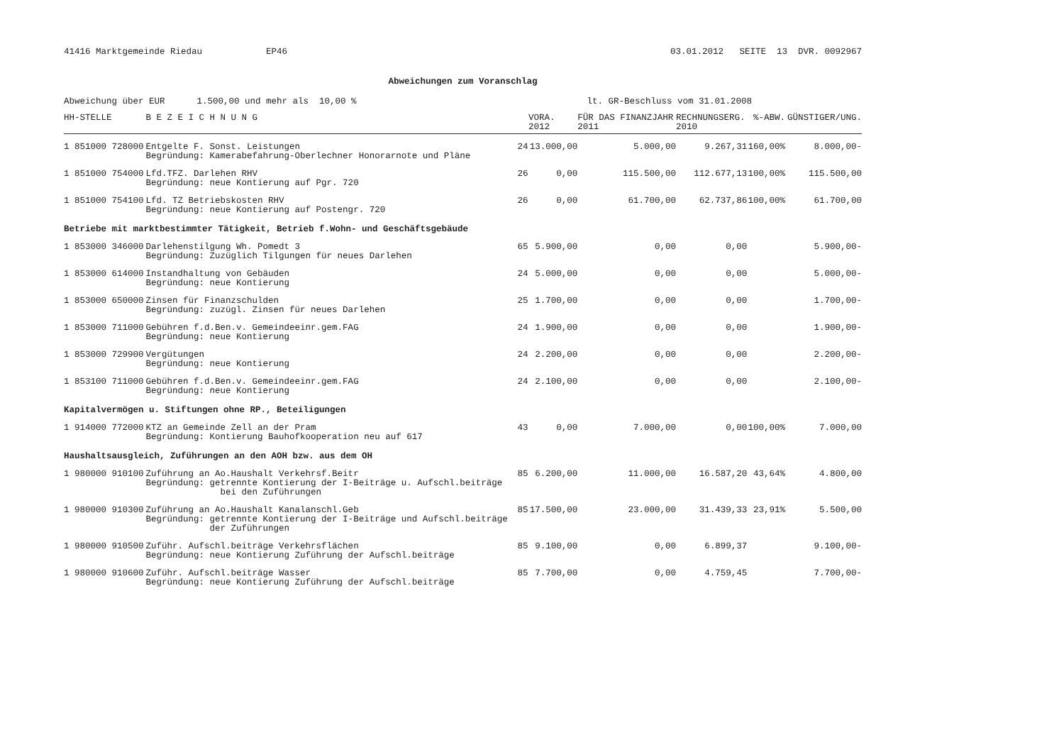41416 Marktgemeinde Riedau EP46 03.01.2012 SEITE 13 DVR. 0092967
Abweichungen zum Voranschlag
Abweichung über EUR 1.500,00 und mehr als 10,00 % lt. GR-Beschluss vom 31.01.2008
| HH-STELLE | B E Z E I C H N U N G | | VORA. 2012 | FÜR DAS FINANZJAHR 2011 | RECHNUNGSERG. 2010 | %-ABW. | GÜNSTIGER/UNG. |
| --- | --- | --- | --- | --- | --- | --- | --- |
| 1 851000 728000 | Entgelte F. Sonst. Leistungen Begründung: Kamerabefahrung-Oberlechner Honorarnote und Pläne | 24 | 13.000,00 | 5.000,00 | 9.267,31 | 160,00% | 8.000,00- |
| 1 851000 754000 | Lfd.TFZ. Darlehen RHV Begründung: neue Kontierung auf Pgr. 720 | 26 | 0,00 | 115.500,00 | 112.677,13 | 100,00% | 115.500,00 |
| 1 851000 754100 | Lfd. TZ Betriebskosten RHV Begründung: neue Kontierung auf Postengr. 720 | 26 | 0,00 | 61.700,00 | 62.737,86 | 100,00% | 61.700,00 |
| Betriebe mit marktbestimmter Tätigkeit, Betrieb f.Wohn- und Geschäftsgebäude | | | | | | | |
| 1 853000 346000 | Darlehenstilgung Wh. Pomedt 3 Begründung: Zuzüglich Tilgungen für neues Darlehen | 65 | 5.900,00 | 0,00 | 0,00 | | 5.900,00- |
| 1 853000 614000 | Instandhaltung von Gebäuden Begründung: neue Kontierung | 24 | 5.000,00 | 0,00 | 0,00 | | 5.000,00- |
| 1 853000 650000 | Zinsen für Finanzschulden Begründung: zuzügl. Zinsen für neues Darlehen | 25 | 1.700,00 | 0,00 | 0,00 | | 1.700,00- |
| 1 853000 711000 | Gebühren f.d.Ben.v. Gemeindeeinr.gem.FAG Begründung: neue Kontierung | 24 | 1.900,00 | 0,00 | 0,00 | | 1.900,00- |
| 1 853000 729900 | Vergütungen Begründung: neue Kontierung | 24 | 2.200,00 | 0,00 | 0,00 | | 2.200,00- |
| 1 853100 711000 | Gebühren f.d.Ben.v. Gemeindeeinr.gem.FAG Begründung: neue Kontierung | 24 | 2.100,00 | 0,00 | 0,00 | | 2.100,00- |
| Kapitalvermögen u. Stiftungen ohne RP., Beteiligungen | | | | | | | |
| 1 914000 772000 | KTZ an Gemeinde Zell an der Pram Begründung: Kontierung Bauhofkooperation neu auf 617 | 43 | 0,00 | 7.000,00 | 0,00 | 100,00% | 7.000,00 |
| Haushaltsausgleich, Zuführungen an den AOH bzw. aus dem OH | | | | | | | |
| 1 980000 910100 | Zuführung an Ao.Haushalt Verkehrsf.Beitr Begründung: getrennte Kontierung der I-Beiträge u. Aufschl.beiträge bei den Zuführungen | 85 | 6.200,00 | 11.000,00 | 16.587,20 | 43,64% | 4.800,00 |
| 1 980000 910300 | Zuführung an Ao.Haushalt Kanalanschl.Geb Begründung: getrennte Kontierung der I-Beiträge und Aufschl.beiträge der Zuführungen | 85 | 17.500,00 | 23.000,00 | 31.439,33 | 23,91% | 5.500,00 |
| 1 980000 910500 | Zuführ. Aufschl.beiträge Verkehrsflächen Begründung: neue Kontierung Zuführung der Aufschl.beiträge | 85 | 9.100,00 | 0,00 | 6.899,37 | | 9.100,00- |
| 1 980000 910600 | Zuführ. Aufschl.beiträge Wasser Begründung: neue Kontierung Zuführung der Aufschl.beiträge | 85 | 7.700,00 | 0,00 | 4.759,45 | | 7.700,00- |